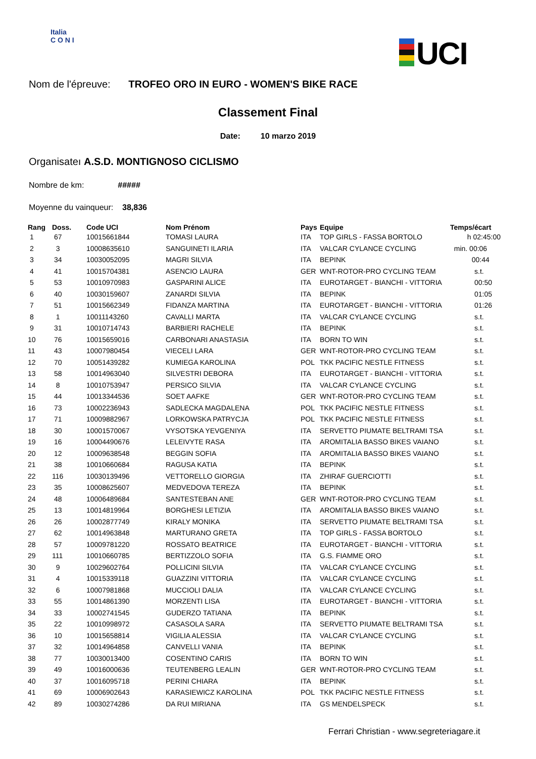Italia
C O N I
UCI
Nom de l'épreuve: TROFEO ORO IN EURO - WOMEN'S BIKE RACE
Classement Final
Date: 10 marzo 2019
Organisateı A.S.D. MONTIGNOSO CICLISMO
Nombre de km: #####
Moyenne du vainqueur: 38,836
| Rang | Doss. | Code UCI | Nom Prénom | Pays | Equipe | Temps/écart |
| --- | --- | --- | --- | --- | --- | --- |
| 1 | 67 | 10015661844 | TOMASI LAURA | ITA | TOP GIRLS - FASSA BORTOLO | h 02:45:00 |
| 2 | 3 | 10008635610 | SANGUINETI ILARIA | ITA | VALCAR CYLANCE CYCLING | min. 00:06 |
| 3 | 34 | 10030052095 | MAGRI SILVIA | ITA | BEPINK | 00:44 |
| 4 | 41 | 10015704381 | ASENCIO LAURA | GER | WNT-ROTOR-PRO CYCLING TEAM | s.t. |
| 5 | 53 | 10010970983 | GASPARINI ALICE | ITA | EUROTARGET - BIANCHI - VITTORIA | 00:50 |
| 6 | 40 | 10030159607 | ZANARDI SILVIA | ITA | BEPINK | 01:05 |
| 7 | 51 | 10015662349 | FIDANZA MARTINA | ITA | EUROTARGET - BIANCHI - VITTORIA | 01:26 |
| 8 | 1 | 10011143260 | CAVALLI MARTA | ITA | VALCAR CYLANCE CYCLING | s.t. |
| 9 | 31 | 10010714743 | BARBIERI RACHELE | ITA | BEPINK | s.t. |
| 10 | 76 | 10015659016 | CARBONARI ANASTASIA | ITA | BORN TO WIN | s.t. |
| 11 | 43 | 10007980454 | VIECELI LARA | GER | WNT-ROTOR-PRO CYCLING TEAM | s.t. |
| 12 | 70 | 10051439282 | KUMIEGA KAROLINA | POL | TKK PACIFIC NESTLE FITNESS | s.t. |
| 13 | 58 | 10014963040 | SILVESTRI DEBORA | ITA | EUROTARGET - BIANCHI - VITTORIA | s.t. |
| 14 | 8 | 10010753947 | PERSICO SILVIA | ITA | VALCAR CYLANCE CYCLING | s.t. |
| 15 | 44 | 10013344536 | SOET AAFKE | GER | WNT-ROTOR-PRO CYCLING TEAM | s.t. |
| 16 | 73 | 10002236943 | SADLECKA MAGDALENA | POL | TKK PACIFIC NESTLE FITNESS | s.t. |
| 17 | 71 | 10009882967 | LORKOWSKA PATRYCJA | POL | TKK PACIFIC NESTLE FITNESS | s.t. |
| 18 | 30 | 10001570067 | VYSOTSKA YEVGENIYA | ITA | SERVETTO PIUMATE BELTRAMI TSA | s.t. |
| 19 | 16 | 10004490676 | LELEIVYTE RASA | ITA | AROMITALIA BASSO BIKES VAIANO | s.t. |
| 20 | 12 | 10009638548 | BEGGIN SOFIA | ITA | AROMITALIA BASSO BIKES VAIANO | s.t. |
| 21 | 38 | 10010660684 | RAGUSA KATIA | ITA | BEPINK | s.t. |
| 22 | 116 | 10030139496 | VETTORELLO GIORGIA | ITA | ZHIRAF GUERCIOTTI | s.t. |
| 23 | 35 | 10008625607 | MEDVEDOVA TEREZA | ITA | BEPINK | s.t. |
| 24 | 48 | 10006489684 | SANTESTEBAN ANE | GER | WNT-ROTOR-PRO CYCLING TEAM | s.t. |
| 25 | 13 | 10014819964 | BORGHESI LETIZIA | ITA | AROMITALIA BASSO BIKES VAIANO | s.t. |
| 26 | 26 | 10002877749 | KIRALY MONIKA | ITA | SERVETTO PIUMATE BELTRAMI TSA | s.t. |
| 27 | 62 | 10014963848 | MARTURANO GRETA | ITA | TOP GIRLS - FASSA BORTOLO | s.t. |
| 28 | 57 | 10009781220 | ROSSATO BEATRICE | ITA | EUROTARGET - BIANCHI - VITTORIA | s.t. |
| 29 | 111 | 10010660785 | BERTIZZOLO SOFIA | ITA | G.S. FIAMME ORO | s.t. |
| 30 | 9 | 10029602764 | POLLICINI SILVIA | ITA | VALCAR CYLANCE CYCLING | s.t. |
| 31 | 4 | 10015339118 | GUAZZINI VITTORIA | ITA | VALCAR CYLANCE CYCLING | s.t. |
| 32 | 6 | 10007981868 | MUCCIOLI DALIA | ITA | VALCAR CYLANCE CYCLING | s.t. |
| 33 | 55 | 10014861390 | MORZENTI LISA | ITA | EUROTARGET - BIANCHI - VITTORIA | s.t. |
| 34 | 33 | 10002741545 | GUDERZO TATIANA | ITA | BEPINK | s.t. |
| 35 | 22 | 10010998972 | CASASOLA SARA | ITA | SERVETTO PIUMATE BELTRAMI TSA | s.t. |
| 36 | 10 | 10015658814 | VIGILIA ALESSIA | ITA | VALCAR CYLANCE CYCLING | s.t. |
| 37 | 32 | 10014964858 | CANVELLI VANIA | ITA | BEPINK | s.t. |
| 38 | 77 | 10030013400 | COSENTINO CARIS | ITA | BORN TO WIN | s.t. |
| 39 | 49 | 10016000636 | TEUTENBERG LEALIN | GER | WNT-ROTOR-PRO CYCLING TEAM | s.t. |
| 40 | 37 | 10016095718 | PERINI CHIARA | ITA | BEPINK | s.t. |
| 41 | 69 | 10006902643 | KARASIEWICZ KAROLINA | POL | TKK PACIFIC NESTLE FITNESS | s.t. |
| 42 | 89 | 10030274286 | DA RUI MIRIANA | ITA | GS MENDELSPECK | s.t. |
Ferrari Christian - www.segreteriagare.it